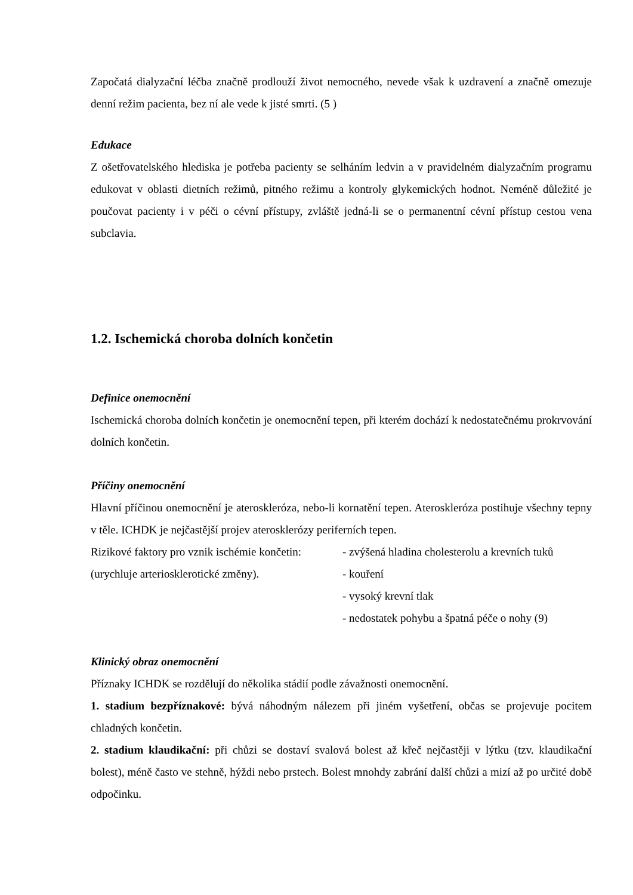Započatá dialyzační léčba značně prodlouží život nemocného, nevede však k uzdravení a značně omezuje denní režim pacienta, bez ní ale vede k jisté smrti. (5 )
Edukace
Z ošetřovatelského hlediska je potřeba pacienty se selháním ledvin a v pravidelném dialyzačním programu edukovat v oblasti dietních režimů, pitného režimu a kontroly glykemických hodnot. Neméně důležité je poučovat pacienty i v péči o cévní přístupy, zvláště jedná-li se o permanentní cévní přístup cestou vena subclavia.
1.2. Ischemická choroba dolních končetin
Definice onemocnění
Ischemická choroba dolních končetin je onemocnění tepen, při kterém dochází k nedostatečnému prokrvování dolních končetin.
Příčiny onemocnění
Hlavní příčinou onemocnění je ateroskleróza, nebo-li kornatění tepen. Ateroskleróza postihuje všechny tepny v těle. ICHDK je nejčastější projev aterosklerózy periferních tepen.
Rizikové faktory pro vznik ischémie končetin:
(urychluje arteriosklerotické změny).
- zvýšená hladina cholesterolu a krevních tuků
- kouření
- vysoký krevní tlak
- nedostatek pohybu a špatná péče o nohy (9)
Klinický obraz onemocnění
Příznaky ICHDK se rozdělují do několika stádií podle závažnosti onemocnění.
1. stadium bezpříznakové: bývá náhodným nálezem při jiném vyšetření, občas se projevuje pocitem chladných končetin.
2. stadium klaudikační: při chůzi se dostaví svalová bolest až křeč nejčastěji v lýtku (tzv. klaudikační bolest), méně často ve stehně, hýždi nebo prstech. Bolest mnohdy zabrání další chůzi a mizí až po určité době odpočinku.